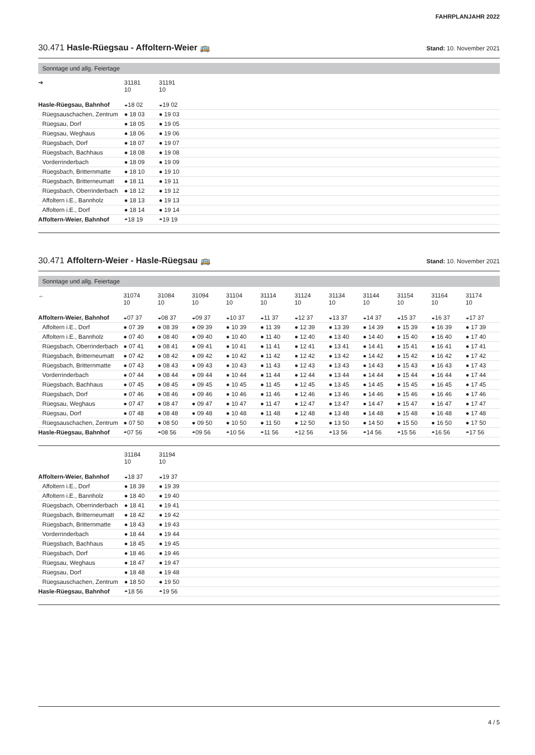FAHRPLANJAHR 2022
30.471 Hasle-Rüegsau - Affoltern-Weier 🚌 Stand: 10. November 2021
Sonntage und allg. Feiertage
| ➔ | 31181 10 | 31191 10 | |
| --- | --- | --- | --- |
| Hasle-Rüegsau, Bahnhof | ◒18 02 | ◒19 02 | |
| Rüegsauschachen, Zentrum | ● 18 03 | ● 19 03 | |
| Rüegsau, Dorf | ● 18 05 | ● 19 05 | |
| Rüegsau, Weghaus | ● 18 06 | ● 19 06 | |
| Rüegsbach, Dorf | ● 18 07 | ● 19 07 | |
| Rüegsbach, Bachhaus | ● 18 08 | ● 19 08 | |
| Vorderrinderbach | ● 18 09 | ● 19 09 | |
| Rüegsbach, Britternmatte | ● 18 10 | ● 19 10 | |
| Rüegsbach, Britterneumatt | ● 18 11 | ● 19 11 | |
| Rüegsbach, Oberrinderbach | ● 18 12 | ● 19 12 | |
| Affoltern i.E., Bannholz | ● 18 13 | ● 19 13 | |
| Affoltern i.E., Dorf | ● 18 14 | ● 19 14 | |
| Affoltern-Weier, Bahnhof | ◓18 19 | ◓19 19 | |
30.471 Affoltern-Weier - Hasle-Rüegsau 🚌 Stand: 10. November 2021
Sonntage und allg. Feiertage
| ← | 31074 10 | 31084 10 | 31094 10 | 31104 10 | 31114 10 | 31124 10 | 31134 10 | 31144 10 | 31154 10 | 31164 10 | 31174 10 |
| --- | --- | --- | --- | --- | --- | --- | --- | --- | --- | --- | --- |
| Affoltern-Weier, Bahnhof | ◒07 37 | ◒08 37 | ◒09 37 | ◒10 37 | ◒11 37 | ◒12 37 | ◒13 37 | ◒14 37 | ◒15 37 | ◒16 37 | ◒17 37 |
| Affoltern i.E., Dorf | ● 07 39 | ● 08 39 | ● 09 39 | ● 10 39 | ● 11 39 | ● 12 39 | ● 13 39 | ● 14 39 | ● 15 39 | ● 16 39 | ● 17 39 |
| Affoltern i.E., Bannholz | ● 07 40 | ● 08 40 | ● 09 40 | ● 10 40 | ● 11 40 | ● 12 40 | ● 13 40 | ● 14 40 | ● 15 40 | ● 16 40 | ● 17 40 |
| Rüegsbach, Oberrinderbach | ● 07 41 | ● 08 41 | ● 09 41 | ● 10 41 | ● 11 41 | ● 12 41 | ● 13 41 | ● 14 41 | ● 15 41 | ● 16 41 | ● 17 41 |
| Rüegsbach, Britterneumatt | ● 07 42 | ● 08 42 | ● 09 42 | ● 10 42 | ● 11 42 | ● 12 42 | ● 13 42 | ● 14 42 | ● 15 42 | ● 16 42 | ● 17 42 |
| Rüegsbach, Britternmatte | ● 07 43 | ● 08 43 | ● 09 43 | ● 10 43 | ● 11 43 | ● 12 43 | ● 13 43 | ● 14 43 | ● 15 43 | ● 16 43 | ● 17 43 |
| Vorderrinderbach | ● 07 44 | ● 08 44 | ● 09 44 | ● 10 44 | ● 11 44 | ● 12 44 | ● 13 44 | ● 14 44 | ● 15 44 | ● 16 44 | ● 17 44 |
| Rüegsbach, Bachhaus | ● 07 45 | ● 08 45 | ● 09 45 | ● 10 45 | ● 11 45 | ● 12 45 | ● 13 45 | ● 14 45 | ● 15 45 | ● 16 45 | ● 17 45 |
| Rüegsbach, Dorf | ● 07 46 | ● 08 46 | ● 09 46 | ● 10 46 | ● 11 46 | ● 12 46 | ● 13 46 | ● 14 46 | ● 15 46 | ● 16 46 | ● 17 46 |
| Rüegsau, Weghaus | ● 07 47 | ● 08 47 | ● 09 47 | ● 10 47 | ● 11 47 | ● 12 47 | ● 13 47 | ● 14 47 | ● 15 47 | ● 16 47 | ● 17 47 |
| Rüegsau, Dorf | ● 07 48 | ● 08 48 | ● 09 48 | ● 10 48 | ● 11 48 | ● 12 48 | ● 13 48 | ● 14 48 | ● 15 48 | ● 16 48 | ● 17 48 |
| Rüegsauschachen, Zentrum | ● 07 50 | ● 08 50 | ● 09 50 | ● 10 50 | ● 11 50 | ● 12 50 | ● 13 50 | ● 14 50 | ● 15 50 | ● 16 50 | ● 17 50 |
| Hasle-Rüegsau, Bahnhof | ◓07 56 | ◓08 56 | ◓09 56 | ◓10 56 | ◓11 56 | ◓12 56 | ◓13 56 | ◓14 56 | ◓15 56 | ◓16 56 | ◓17 56 |
| | 31184 10 | 31194 10 | |
| --- | --- | --- | --- |
| Affoltern-Weier, Bahnhof | ◒18 37 | ◒19 37 | |
| Affoltern i.E., Dorf | ● 18 39 | ● 19 39 | |
| Affoltern i.E., Bannholz | ● 18 40 | ● 19 40 | |
| Rüegsbach, Oberrinderbach | ● 18 41 | ● 19 41 | |
| Rüegsbach, Britterneumatt | ● 18 42 | ● 19 42 | |
| Rüegsbach, Britternmatte | ● 18 43 | ● 19 43 | |
| Vorderrinderbach | ● 18 44 | ● 19 44 | |
| Rüegsbach, Bachhaus | ● 18 45 | ● 19 45 | |
| Rüegsbach, Dorf | ● 18 46 | ● 19 46 | |
| Rüegsau, Weghaus | ● 18 47 | ● 19 47 | |
| Rüegsau, Dorf | ● 18 48 | ● 19 48 | |
| Rüegsauschachen, Zentrum | ● 18 50 | ● 19 50 | |
| Hasle-Rüegsau, Bahnhof | ◓18 56 | ◓19 56 | |
4 / 5